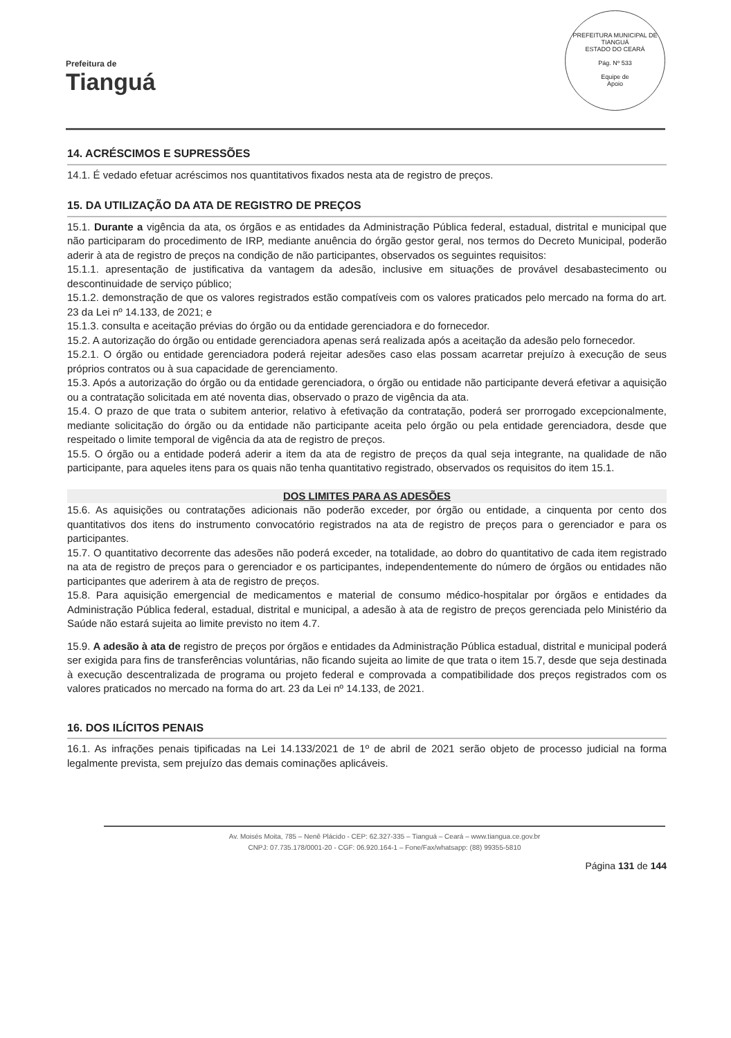Prefeitura de
Tianguá
PREFEITURA MUNICIPAL DE TIANGUÁ
ESTADO DO CEARÁ
Pág. Nº 533
Equipe de
Apoio
14. ACRÉSCIMOS E SUPRESSÕES
14.1. É vedado efetuar acréscimos nos quantitativos fixados nesta ata de registro de preços.
15. DA UTILIZAÇÃO DA ATA DE REGISTRO DE PREÇOS
15.1. Durante a vigência da ata, os órgãos e as entidades da Administração Pública federal, estadual, distrital e municipal que não participaram do procedimento de IRP, mediante anuência do órgão gestor geral, nos termos do Decreto Municipal, poderão aderir à ata de registro de preços na condição de não participantes, observados os seguintes requisitos:
15.1.1. apresentação de justificativa da vantagem da adesão, inclusive em situações de provável desabastecimento ou descontinuidade de serviço público;
15.1.2. demonstração de que os valores registrados estão compatíveis com os valores praticados pelo mercado na forma do art. 23 da Lei nº 14.133, de 2021; e
15.1.3. consulta e aceitação prévias do órgão ou da entidade gerenciadora e do fornecedor.
15.2. A autorização do órgão ou entidade gerenciadora apenas será realizada após a aceitação da adesão pelo fornecedor.
15.2.1. O órgão ou entidade gerenciadora poderá rejeitar adesões caso elas possam acarretar prejuízo à execução de seus próprios contratos ou à sua capacidade de gerenciamento.
15.3. Após a autorização do órgão ou da entidade gerenciadora, o órgão ou entidade não participante deverá efetivar a aquisição ou a contratação solicitada em até noventa dias, observado o prazo de vigência da ata.
15.4. O prazo de que trata o subitem anterior, relativo à efetivação da contratação, poderá ser prorrogado excepcionalmente, mediante solicitação do órgão ou da entidade não participante aceita pelo órgão ou pela entidade gerenciadora, desde que respeitado o limite temporal de vigência da ata de registro de preços.
15.5. O órgão ou a entidade poderá aderir a item da ata de registro de preços da qual seja integrante, na qualidade de não participante, para aqueles itens para os quais não tenha quantitativo registrado, observados os requisitos do item 15.1.
DOS LIMITES PARA AS ADESÕES
15.6. As aquisições ou contratações adicionais não poderão exceder, por órgão ou entidade, a cinquenta por cento dos quantitativos dos itens do instrumento convocatório registrados na ata de registro de preços para o gerenciador e para os participantes.
15.7. O quantitativo decorrente das adesões não poderá exceder, na totalidade, ao dobro do quantitativo de cada item registrado na ata de registro de preços para o gerenciador e os participantes, independentemente do número de órgãos ou entidades não participantes que aderirem à ata de registro de preços.
15.8. Para aquisição emergencial de medicamentos e material de consumo médico-hospitalar por órgãos e entidades da Administração Pública federal, estadual, distrital e municipal, a adesão à ata de registro de preços gerenciada pelo Ministério da Saúde não estará sujeita ao limite previsto no item 4.7.
15.9. A adesão à ata de registro de preços por órgãos e entidades da Administração Pública estadual, distrital e municipal poderá ser exigida para fins de transferências voluntárias, não ficando sujeita ao limite de que trata o item 15.7, desde que seja destinada à execução descentralizada de programa ou projeto federal e comprovada a compatibilidade dos preços registrados com os valores praticados no mercado na forma do art. 23 da Lei nº 14.133, de 2021.
16. DOS ILÍCITOS PENAIS
16.1. As infrações penais tipificadas na Lei 14.133/2021 de 1º de abril de 2021 serão objeto de processo judicial na forma legalmente prevista, sem prejuízo das demais cominações aplicáveis.
Av. Moisés Moita, 785 – Nenê Plácido - CEP: 62.327-335 – Tianguá – Ceará – www.tiangua.ce.gov.br
CNPJ: 07.735.178/0001-20 - CGF: 06.920.164-1 – Fone/Fax/whatsapp: (88) 99355-5810
Página 131 de 144